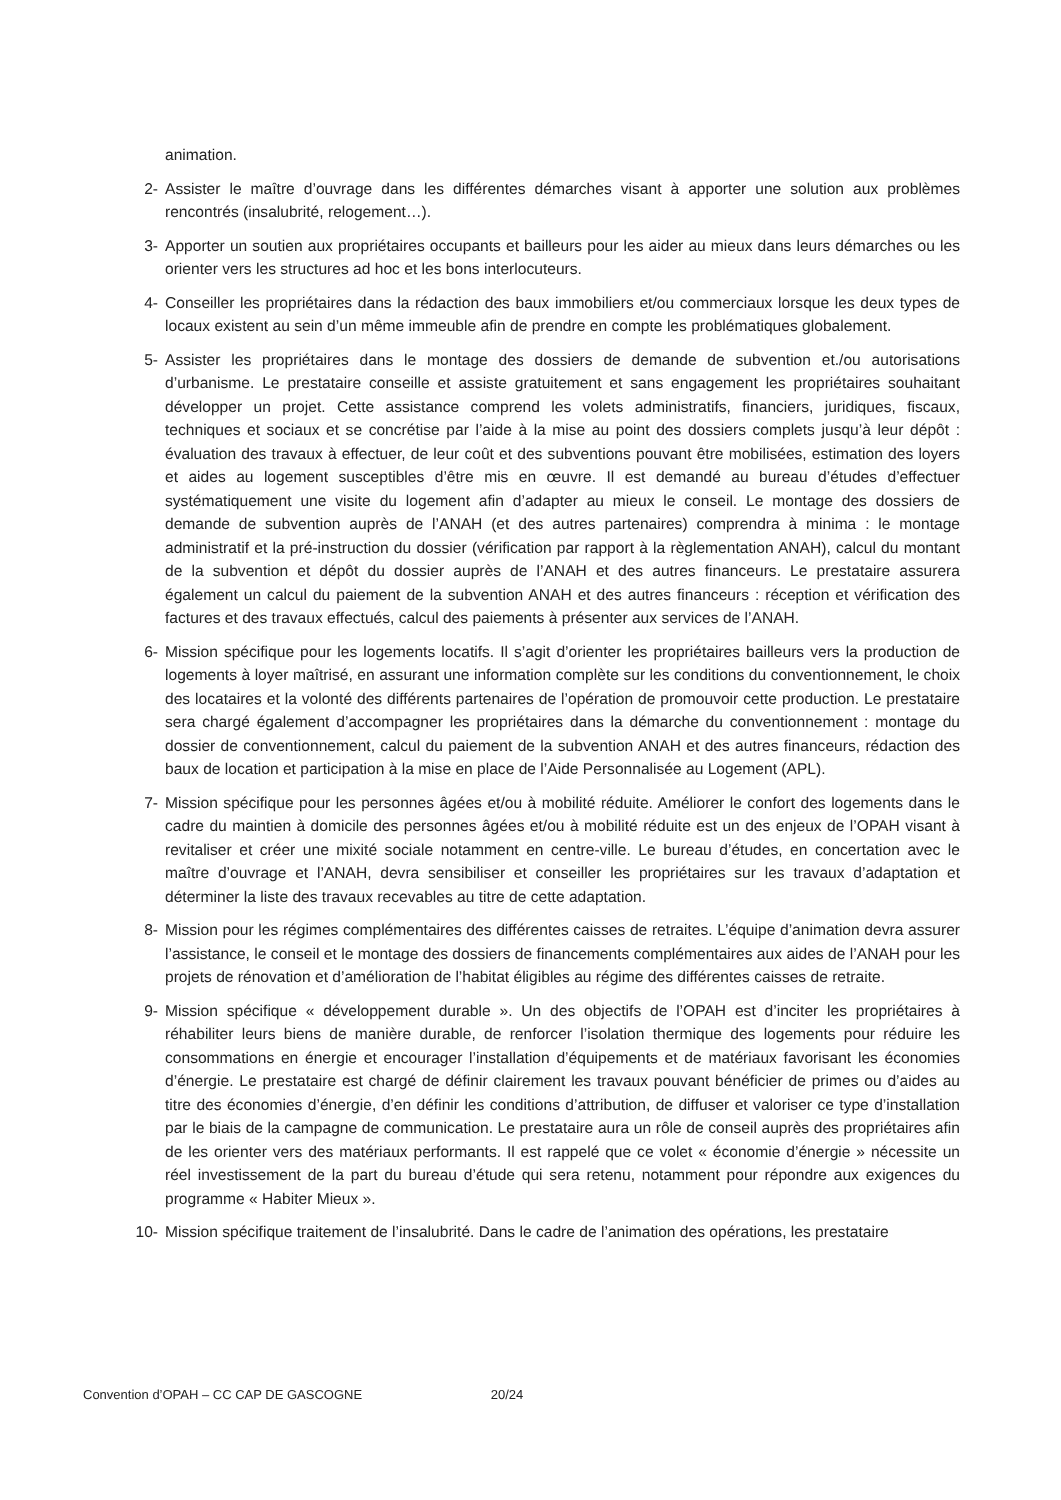animation.
2- Assister le maître d’ouvrage dans les différentes démarches visant à apporter une solution aux problèmes rencontrés (insalubrité, relogement…).
3- Apporter un soutien aux propriétaires occupants et bailleurs pour les aider au mieux dans leurs démarches ou les orienter vers les structures ad hoc et les bons interlocuteurs.
4- Conseiller les propriétaires dans la rédaction des baux immobiliers et/ou commerciaux lorsque les deux types de locaux existent au sein d’un même immeuble afin de prendre en compte les problématiques globalement.
5- Assister les propriétaires dans le montage des dossiers de demande de subvention et./ou autorisations d’urbanisme. Le prestataire conseille et assiste gratuitement et sans engagement les propriétaires souhaitant développer un projet. Cette assistance comprend les volets administratifs, financiers, juridiques, fiscaux, techniques et sociaux et se concrétise par l’aide à la mise au point des dossiers complets jusqu’à leur dépôt : évaluation des travaux à effectuer, de leur coût et des subventions pouvant être mobilisées, estimation des loyers et aides au logement susceptibles d’être mis en œuvre. Il est demandé au bureau d’études d’effectuer systématiquement une visite du logement afin d’adapter au mieux le conseil. Le montage des dossiers de demande de subvention auprès de l’ANAH (et des autres partenaires) comprendra à minima : le montage administratif et la pré-instruction du dossier (vérification par rapport à la règlementation ANAH), calcul du montant de la subvention et dépôt du dossier auprès de l’ANAH et des autres financeurs. Le prestataire assurera également un calcul du paiement de la subvention ANAH et des autres financeurs : réception et vérification des factures et des travaux effectués, calcul des paiements à présenter aux services de l’ANAH.
6- Mission spécifique pour les logements locatifs. Il s’agit d’orienter les propriétaires bailleurs vers la production de logements à loyer maîtrisé, en assurant une information complète sur les conditions du conventionnement, le choix des locataires et la volonté des différents partenaires de l’opération de promouvoir cette production. Le prestataire sera chargé également d’accompagner les propriétaires dans la démarche du conventionnement : montage du dossier de conventionnement, calcul du paiement de la subvention ANAH et des autres financeurs, rédaction des baux de location et participation à la mise en place de l’Aide Personnalisée au Logement (APL).
7- Mission spécifique pour les personnes âgées et/ou à mobilité réduite. Améliorer le confort des logements dans le cadre du maintien à domicile des personnes âgées et/ou à mobilité réduite est un des enjeux de l’OPAH visant à revitaliser et créer une mixité sociale notamment en centre-ville. Le bureau d’études, en concertation avec le maître d’ouvrage et l’ANAH, devra sensibiliser et conseiller les propriétaires sur les travaux d’adaptation et déterminer la liste des travaux recevables au titre de cette adaptation.
8- Mission pour les régimes complémentaires des différentes caisses de retraites. L’équipe d’animation devra assurer l’assistance, le conseil et le montage des dossiers de financements complémentaires aux aides de l’ANAH pour les projets de rénovation et d’amélioration de l’habitat éligibles au régime des différentes caisses de retraite.
9- Mission spécifique « développement durable ». Un des objectifs de l’OPAH est d’inciter les propriétaires à réhabiliter leurs biens de manière durable, de renforcer l’isolation thermique des logements pour réduire les consommations en énergie et encourager l’installation d’équipements et de matériaux favorisant les économies d’énergie. Le prestataire est chargé de définir clairement les travaux pouvant bénéficier de primes ou d’aides au titre des économies d’énergie, d’en définir les conditions d’attribution, de diffuser et valoriser ce type d’installation par le biais de la campagne de communication. Le prestataire aura un rôle de conseil auprès des propriétaires afin de les orienter vers des matériaux performants. Il est rappelé que ce volet « économie d’énergie » nécessite un réel investissement de la part du bureau d’étude qui sera retenu, notamment pour répondre aux exigences du programme « Habiter Mieux ».
10- Mission spécifique traitement de l’insalubrité. Dans le cadre de l’animation des opérations, les prestataire
Convention d’OPAH – CC CAP DE GASCOGNE 20/24